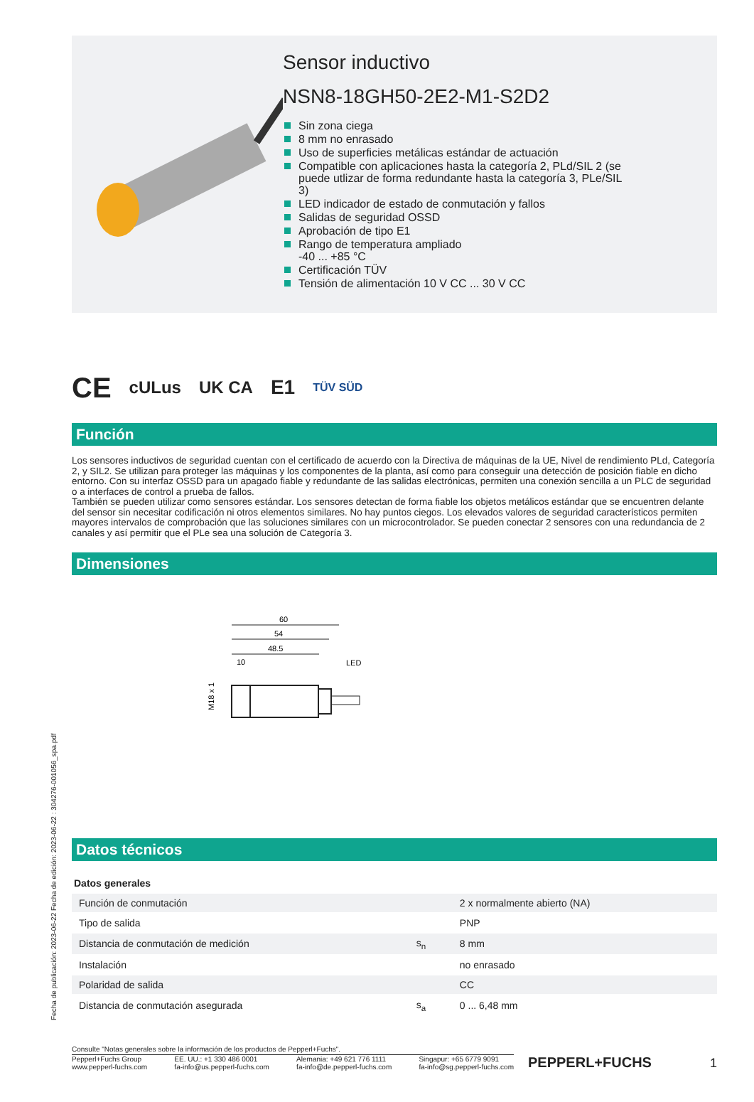Fecha de publicación: 2023-06-22 Fecha de edición: 2023-06-22 : 304276-001056_spa.pdf
Sensor inductivo
NSN8-18GH50-2E2-M1-S2D2
Sin zona ciega
8 mm no enrasado
Uso de superficies metálicas estándar de actuación
Compatible con aplicaciones hasta la categoría 2, PLd/SIL 2 (se puede utlizar de forma redundante hasta la categoría 3, PLe/SIL 3)
LED indicador de estado de conmutación y fallos
Salidas de seguridad OSSD
Aprobación de tipo E1
Rango de temperatura ampliado
-40 ... +85 °C
Certificación TÜV
Tensión de alimentación 10 V CC ... 30 V CC
CE cULus UK CA E1 TÜV SÜD
Función
Los sensores inductivos de seguridad cuentan con el certificado de acuerdo con la Directiva de máquinas de la UE, Nivel de rendimiento PLd, Categoría 2, y SIL2. Se utilizan para proteger las máquinas y los componentes de la planta, así como para conseguir una detección de posición fiable en dicho entorno. Con su interfaz OSSD para un apagado fiable y redundante de las salidas electrónicas, permiten una conexión sencilla a un PLC de seguridad o a interfaces de control a prueba de fallos.
También se pueden utilizar como sensores estándar. Los sensores detectan de forma fiable los objetos metálicos estándar que se encuentren delante del sensor sin necesitar codificación ni otros elementos similares. No hay puntos ciegos. Los elevados valores de seguridad característicos permiten mayores intervalos de comprobación que las soluciones similares con un microcontrolador. Se pueden conectar 2 sensores con una redundancia de 2 canales y así permitir que el PLe sea una solución de Categoría 3.
Dimensiones
60
54
48.5
10
LED
M18 x 1
Datos técnicos
| Datos generales | | |
| Función de conmutación | | 2 x normalmente abierto (NA) |
| Tipo de salida | | PNP |
| Distancia de conmutación de medición | s<sub>n</sub> | 8 mm |
| Instalación | | no enrasado |
| Polaridad de salida | | CC |
| Distancia de conmutación asegurada | s<sub>a</sub> | 0 ... 6,48 mm |
Consulte "Notas generales sobre la información de los productos de Pepperl+Fuchs".
Pepperl+Fuchs Group
www.pepperl-fuchs.com
EE. UU.: +1 330 486 0001
fa-info@us.pepperl-fuchs.com
Alemania: +49 621 776 1111
fa-info@de.pepperl-fuchs.com
Singapur: +65 6779 9091
fa-info@sg.pepperl-fuchs.com
PEPPERL+FUCHS
1